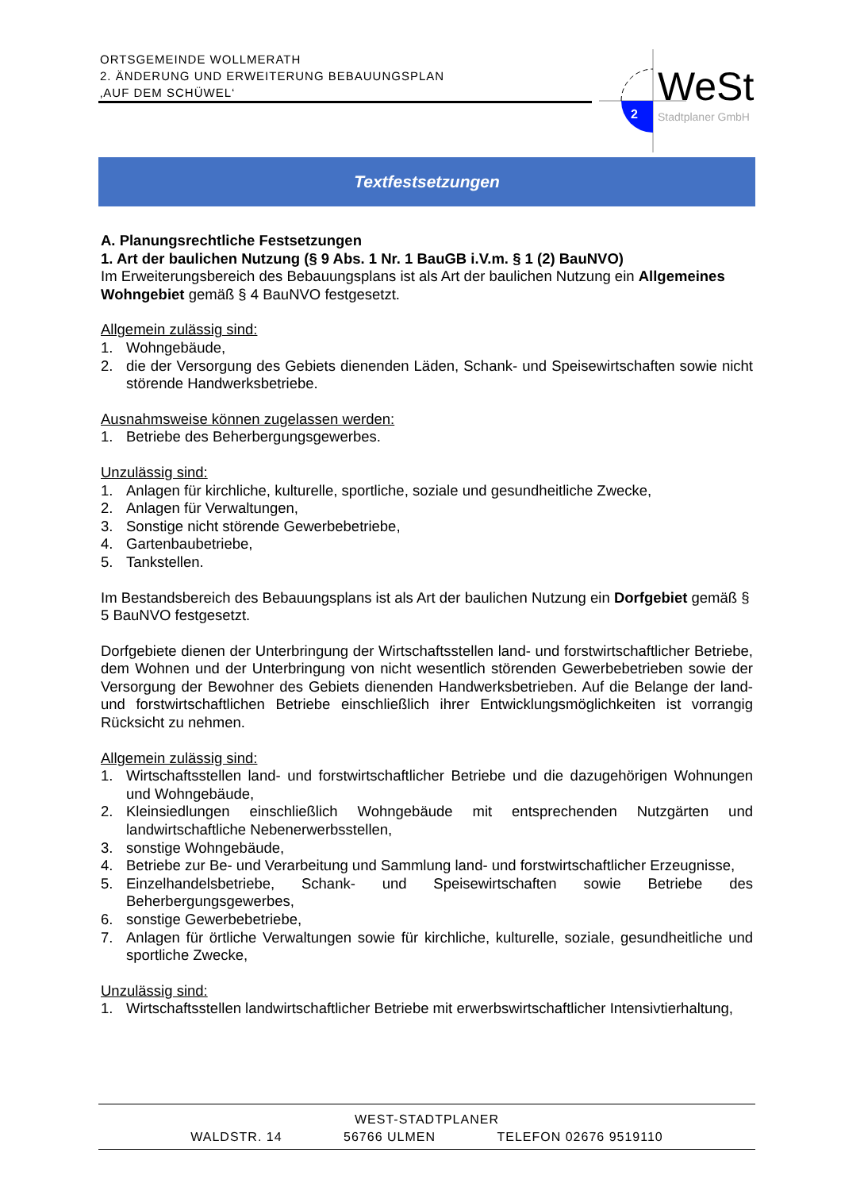ORTSGEMEINDE WOLLMERATH
2. ÄNDERUNG UND ERWEITERUNG BEBAUUNGSPLAN
‚AUF DEM SCHÜWEL‘
2
WeSt
Stadtplaner GmbH
Textfestsetzungen
A. Planungsrechtliche Festsetzungen
1. Art der baulichen Nutzung (§ 9 Abs. 1 Nr. 1 BauGB i.V.m. § 1 (2) BauNVO)
Im Erweiterungsbereich des Bebauungsplans ist als Art der baulichen Nutzung ein Allgemeines Wohngebiet gemäß § 4 BauNVO festgesetzt.
Allgemein zulässig sind:
1. Wohngebäude,
2. die der Versorgung des Gebiets dienenden Läden, Schank- und Speisewirtschaften sowie nicht störende Handwerksbetriebe.
Ausnahmsweise können zugelassen werden:
1. Betriebe des Beherbergungsgewerbes.
Unzulässig sind:
1. Anlagen für kirchliche, kulturelle, sportliche, soziale und gesundheitliche Zwecke,
2. Anlagen für Verwaltungen,
3. Sonstige nicht störende Gewerbebetriebe,
4. Gartenbaubetriebe,
5. Tankstellen.
Im Bestandsbereich des Bebauungsplans ist als Art der baulichen Nutzung ein Dorfgebiet gemäß § 5 BauNVO festgesetzt.
Dorfgebiete dienen der Unterbringung der Wirtschaftsstellen land- und forstwirtschaftlicher Betriebe, dem Wohnen und der Unterbringung von nicht wesentlich störenden Gewerbebetrieben sowie der Versorgung der Bewohner des Gebiets dienenden Handwerksbetrieben. Auf die Belange der land- und forstwirtschaftlichen Betriebe einschließlich ihrer Entwicklungsmöglichkeiten ist vorrangig Rücksicht zu nehmen.
Allgemein zulässig sind:
1. Wirtschaftsstellen land- und forstwirtschaftlicher Betriebe und die dazugehörigen Wohnungen und Wohngebäude,
2. Kleinsiedlungen einschließlich Wohngebäude mit entsprechenden Nutzgärten und landwirtschaftliche Nebenerwerbsstellen,
3. sonstige Wohngebäude,
4. Betriebe zur Be- und Verarbeitung und Sammlung land- und forstwirtschaftlicher Erzeugnisse,
5. Einzelhandelsbetriebe, Schank- und Speisewirtschaften sowie Betriebe des Beherbergungsgewerbes,
6. sonstige Gewerbebetriebe,
7. Anlagen für örtliche Verwaltungen sowie für kirchliche, kulturelle, soziale, gesundheitliche und sportliche Zwecke,
Unzulässig sind:
1. Wirtschaftsstellen landwirtschaftlicher Betriebe mit erwerbswirtschaftlicher Intensivtierhaltung,
WEST-STADTPLANER
WALDSTR. 14 56766 ULMEN TELEFON 02676 9519110